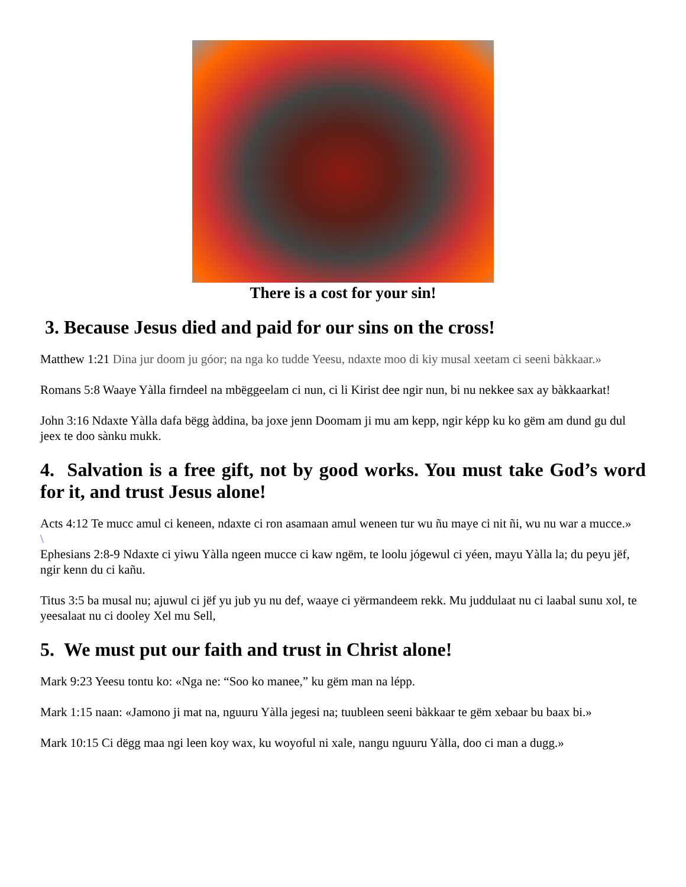There is a cost for your sin!
3. Because Jesus died and paid for our sins on the cross!
Matthew 1:21 Dina jur doom ju góor; na nga ko tudde Yeesu, ndaxte moo di kiy musal xeetam ci seeni bàkkaar.»
Romans 5:8 Waaye Yàlla firndeel na mbëggeelam ci nun, ci li Kirist dee ngir nun, bi nu nekkee sax ay bàkkaarkat!
John 3:16 Ndaxte Yàlla dafa bëgg àddina, ba joxe jenn Doomam ji mu am kepp, ngir képp ku ko gëm am dund gu dul jeex te doo sànku mukk.
4. Salvation is a free gift, not by good works. You must take God’s word for it, and trust Jesus alone!
Acts 4:12 Te mucc amul ci keneen, ndaxte ci ron asamaan amul weneen tur wu ñu maye ci nit ñi, wu nu war a mucce.»
\
Ephesians 2:8-9 Ndaxte ci yiwu Yàlla ngeen mucce ci kaw ngëm, te loolu jógewul ci yéen, mayu Yàlla la; du peyu jëf, ngir kenn du ci kañu.
Titus 3:5 ba musal nu; ajuwul ci jëf yu jub yu nu def, waaye ci yërmandeem rekk. Mu juddulaat nu ci laabal sunu xol, te yeesalaat nu ci dooley Xel mu Sell,
5. We must put our faith and trust in Christ alone!
Mark 9:23 Yeesu tontu ko: «Nga ne: “Soo ko manee,” ku gëm man na lépp.
Mark 1:15 naan: «Jamono ji mat na, nguuru Yàlla jegesi na; tuubleen seeni bàkkaar te gëm xebaar bu baax bi.»
Mark 10:15 Ci dëgg maa ngi leen koy wax, ku woyoful ni xale, nangu nguuru Yàlla, doo ci man a dugg.»